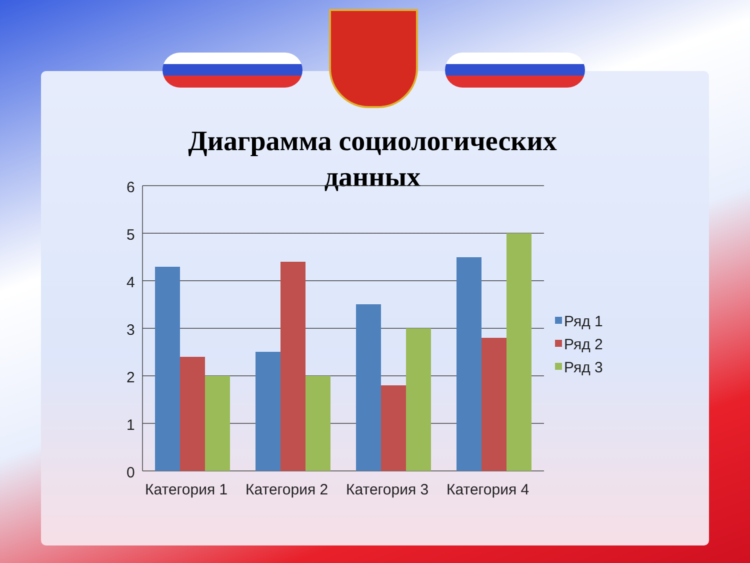Диаграмма социологических данных
6
5
4
3
2
1
0
Категория 1
Категория 2
Категория 3
Категория 4
Ряд 1
Ряд 2
Ряд 3